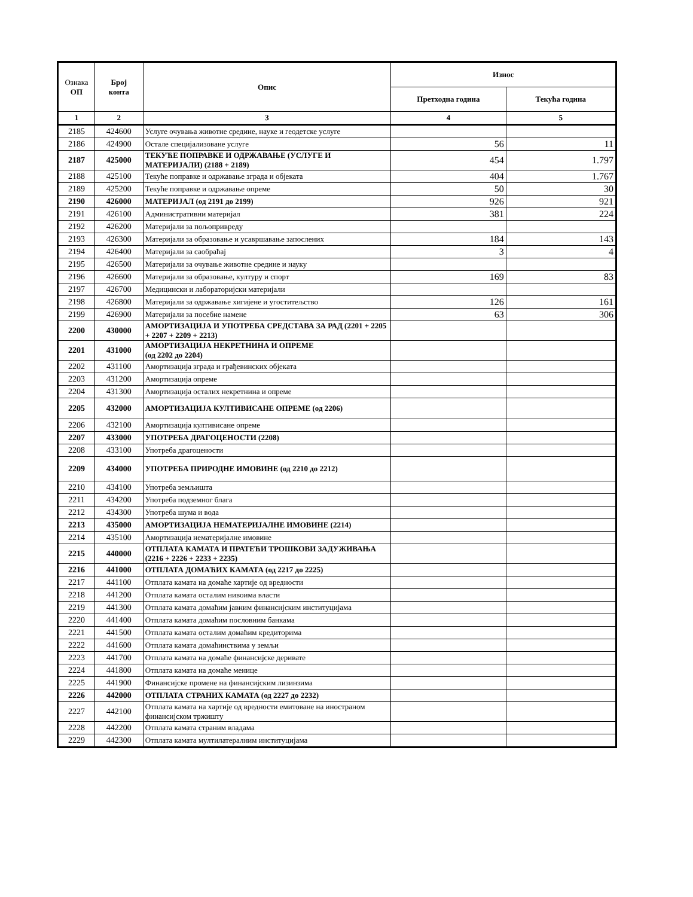| Ознака ОП | Број конта | Опис | Износ | |
| --- | --- | --- | --- | --- |
| | | | Претходна година | Текућа година |
| 1 | 2 | 3 | 4 | 5 |
| 2185 | 424600 | Услуге очувања животне средине, науке и геодетске услуге | | |
| 2186 | 424900 | Остале специјализоване услуге | 56 | 11 |
| 2187 | 425000 | ТЕКУЋЕ ПОПРАВКЕ И ОДРЖАВАЊЕ (УСЛУГЕ И МАТЕРИЈАЛИ) (2188 + 2189) | 454 | 1.797 |
| 2188 | 425100 | Текуће поправке и одржавање зграда и објеката | 404 | 1.767 |
| 2189 | 425200 | Текуће поправке и одржавање опреме | 50 | 30 |
| 2190 | 426000 | МАТЕРИЈАЛ (од 2191 до 2199) | 926 | 921 |
| 2191 | 426100 | Административни материјал | 381 | 224 |
| 2192 | 426200 | Материјали за пољопривреду | | |
| 2193 | 426300 | Материјали за образовање и усавршавање запослених | 184 | 143 |
| 2194 | 426400 | Материјали за саобраћај | 3 | 4 |
| 2195 | 426500 | Материјали за очување животне средине и науку | | |
| 2196 | 426600 | Материјали за образовање, културу и спорт | 169 | 83 |
| 2197 | 426700 | Медицински и лабораторијски материјали | | |
| 2198 | 426800 | Материјали за одржавање хигијене и угоститељство | 126 | 161 |
| 2199 | 426900 | Материјали за посебне намене | 63 | 306 |
| 2200 | 430000 | АМОРТИЗАЦИЈА И УПОТРЕБА СРЕДСТАВА ЗА РАД (2201 + 2205 + 2207 + 2209 + 2213) | | |
| 2201 | 431000 | АМОРТИЗАЦИЈА НЕКРЕТНИНА И ОПРЕМЕ (од 2202 до 2204) | | |
| 2202 | 431100 | Амортизација зграда и грађевинских објеката | | |
| 2203 | 431200 | Амортизација опреме | | |
| 2204 | 431300 | Амортизација осталих некретнина и опреме | | |
| 2205 | 432000 | АМОРТИЗАЦИЈА КУЛТИВИСАНЕ ОПРЕМЕ (од 2206) | | |
| 2206 | 432100 | Амортизација култивисане опреме | | |
| 2207 | 433000 | УПОТРЕБА ДРАГОЦЕНОСТИ (2208) | | |
| 2208 | 433100 | Употреба драгоцености | | |
| 2209 | 434000 | УПОТРЕБА ПРИРОДНЕ ИМОВИНЕ (од 2210 до 2212) | | |
| 2210 | 434100 | Употреба земљишта | | |
| 2211 | 434200 | Употреба подземног блага | | |
| 2212 | 434300 | Употреба шума и вода | | |
| 2213 | 435000 | АМОРТИЗАЦИЈА НЕМАТЕРИЈАЛНЕ ИМОВИНЕ (2214) | | |
| 2214 | 435100 | Амортизација нематеријалне имовине | | |
| 2215 | 440000 | ОТПЛАТА КАМАТА И ПРАТЕЋИ ТРОШКОВИ ЗАДУЖИВАЊА (2216 + 2226 + 2233 + 2235) | | |
| 2216 | 441000 | ОТПЛАТА ДОМАЋИХ КАМАТА (од 2217 до 2225) | | |
| 2217 | 441100 | Отплата камата на домаће хартије од вредности | | |
| 2218 | 441200 | Отплата камата осталим нивоима власти | | |
| 2219 | 441300 | Отплата камата домаћим јавним финансијским институцијама | | |
| 2220 | 441400 | Отплата камата домаћим пословним банкама | | |
| 2221 | 441500 | Отплата камата осталим домаћим кредиторима | | |
| 2222 | 441600 | Отплата камата домаћинствима у земљи | | |
| 2223 | 441700 | Отплата камата на домаће финансијске деривате | | |
| 2224 | 441800 | Отплата камата на домаће менице | | |
| 2225 | 441900 | Финансијске промене на финансијским лизинзима | | |
| 2226 | 442000 | ОТПЛАТА СТРАНИХ КАМАТА (од 2227 до 2232) | | |
| 2227 | 442100 | Отплата камата на хартије од вредности емитоване на иностраном финансијском тржишту | | |
| 2228 | 442200 | Отплата камата страним владама | | |
| 2229 | 442300 | Отплата камата мултилатералним институцијама | | |